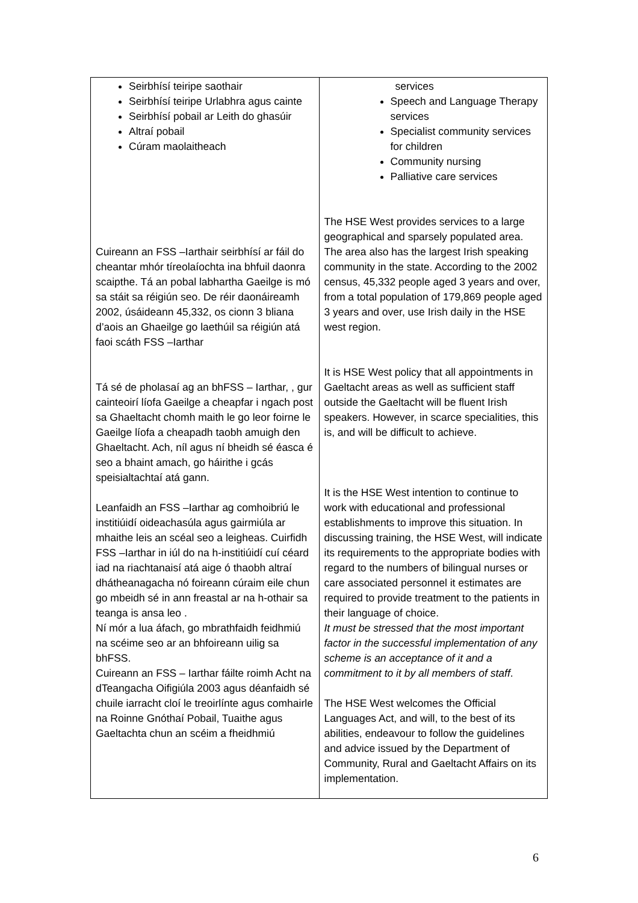| Seirbhísí teiripe saothair Seirbhísí teiripe Urlabhra agus cainte Seirbhísí pobail ar Leith do ghasúir Altraí pobail Cúram maolaitheach Cuireann an FSS –Iarthair seirbhísí ar fáil do cheantar mhór tíreolaíochta ina bhfuil daonra scaipthe. Tá an pobal labhartha Gaeilge is mó sa stáit sa réigiún seo. De réir daonáireamh 2002, úsáideann 45,332, os cionn 3 bliana d’aois an Ghaeilge go laethúil sa réigiún atá faoi scáth FSS –Iarthar Tá sé de pholasaí ag an bhFSS – Iarthar, , gur cainteoirí líofa Gaeilge a cheapfar i ngach post sa Ghaeltacht chomh maith le go leor foirne le Gaeilge líofa a cheapadh taobh amuigh den Ghaeltacht. Ach, níl agus ní bheidh sé éasca é seo a bhaint amach, go háirithe i gcás speisialtachtaí atá gann. Leanfaidh an FSS –Iarthar ag comhoibriú le institiúidí oideachasúla agus gairmiúla ar mhaithe leis an scéal seo a leigheas. Cuirfidh FSS –Iarthar in iúl do na h-institiúidí cuí céard iad na riachtanaisí atá aige ó thaobh altraí dhátheanagacha nó foireann cúraim eile chun go mbeidh sé in ann freastal ar na h-othair sa teanga is ansa leo . Ní mór a lua áfach, go mbrathfaidh feidhmiú na scéime seo ar an bhfoireann uilig sa bhFSS. Cuireann an FSS – Iarthar fáilte roimh Acht na dTeangacha Oifigiúla 2003 agus déanfaidh sé chuile iarracht cloí le treoirlínte agus comhairle na Roinne Gnóthaí Pobail, Tuaithe agus Gaeltachta chun an scéim a fheidhmiú | services Speech and Language Therapy services Specialist community services for children Community nursing Palliative care services The HSE West provides services to a large geographical and sparsely populated area. The area also has the largest Irish speaking community in the state. According to the 2002 census, 45,332 people aged 3 years and over, from a total population of 179,869 people aged 3 years and over, use Irish daily in the HSE west region. It is HSE West policy that all appointments in Gaeltacht areas as well as sufficient staff outside the Gaeltacht will be fluent Irish speakers. However, in scarce specialities, this is, and will be difficult to achieve. It is the HSE West intention to continue to work with educational and professional establishments to improve this situation. In discussing training, the HSE West, will indicate its requirements to the appropriate bodies with regard to the numbers of bilingual nurses or care associated personnel it estimates are required to provide treatment to the patients in their language of choice. It must be stressed that the most important factor in the successful implementation of any scheme is an acceptance of it and a commitment to it by all members of staff . The HSE West welcomes the Official Languages Act, and will, to the best of its abilities, endeavour to follow the guidelines and advice issued by the Department of Community, Rural and Gaeltacht Affairs on its implementation. |
6